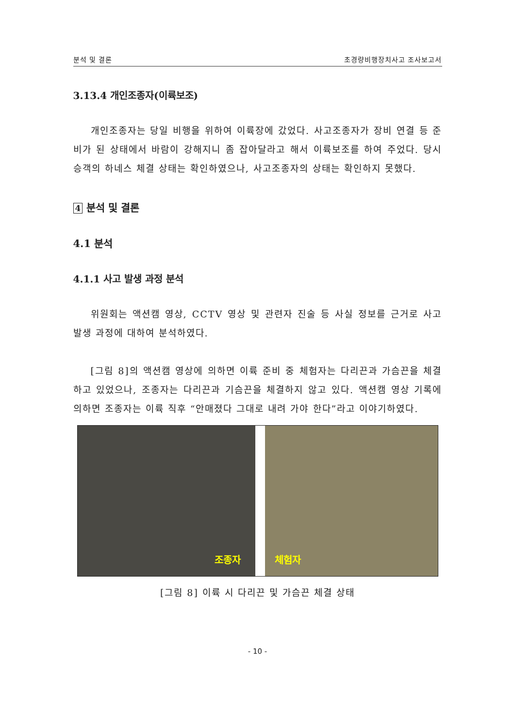분석 및 결론 초경량비행장치사고 조사보고서
3.13.4 개인조종자(이륙보조)
개인조종자는 당일 비행을 위하여 이륙장에 갔었다. 사고조종자가 장비 연결 등 준비가 된 상태에서 바람이 강해지니 좀 잡아달라고 해서 이륙보조를 하여 주었다. 당시 승객의 하네스 체결 상태는 확인하였으나, 사고조종자의 상태는 확인하지 못했다.
4 분석 및 결론
4.1 분석
4.1.1 사고 발생 과정 분석
위원회는 액션캠 영상, CCTV 영상 및 관련자 진술 등 사실 정보를 근거로 사고 발생 과정에 대하여 분석하였다.
[그림 8]의 액션캠 영상에 의하면 이륙 준비 중 체험자는 다리끈과 가슴끈을 체결하고 있었으나, 조종자는 다리끈과 기슴끈을 체결하지 않고 있다. 액션캠 영상 기록에 의하면 조종자는 이륙 직후 “안매졌다 그대로 내려 가야 한다”라고 이야기하였다.
조종자 체험자
[그림 8] 이륙 시 다리끈 및 가슴끈 체결 상태
- 10 -